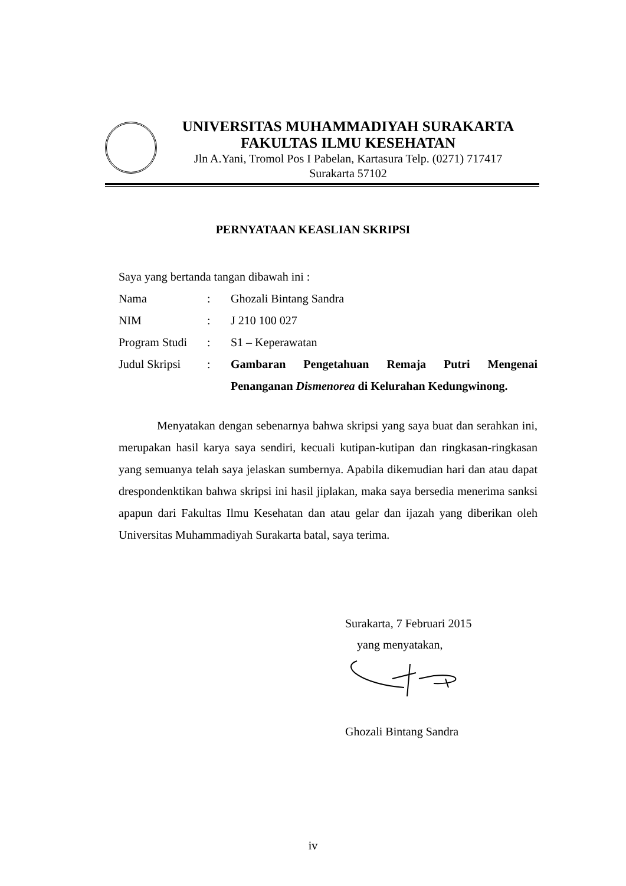UNIVERSITAS MUHAMMADIYAH SURAKARTA
FAKULTAS ILMU KESEHATAN
Jln A.Yani, Tromol Pos I Pabelan, Kartasura Telp. (0271) 717417
Surakarta 57102
PERNYATAAN KEASLIAN SKRIPSI
Saya yang bertanda tangan dibawah ini :
Nama: Ghozali Bintang Sandra
NIM: J 210 100 027
Program Studi: S1 – Keperawatan
Judul Skripsi: Gambaran Pengetahuan Remaja Putri Mengenai Penanganan Dismenorea di Kelurahan Kedungwinong.
Menyatakan dengan sebenarnya bahwa skripsi yang saya buat dan serahkan ini, merupakan hasil karya saya sendiri, kecuali kutipan-kutipan dan ringkasan-ringkasan yang semuanya telah saya jelaskan sumbernya. Apabila dikemudian hari dan atau dapat drespondenktikan bahwa skripsi ini hasil jiplakan, maka saya bersedia menerima sanksi apapun dari Fakultas Ilmu Kesehatan dan atau gelar dan ijazah yang diberikan oleh Universitas Muhammadiyah Surakarta batal, saya terima.
Surakarta, 7 Februari 2015
yang menyatakan,
Ghozali Bintang Sandra
iv